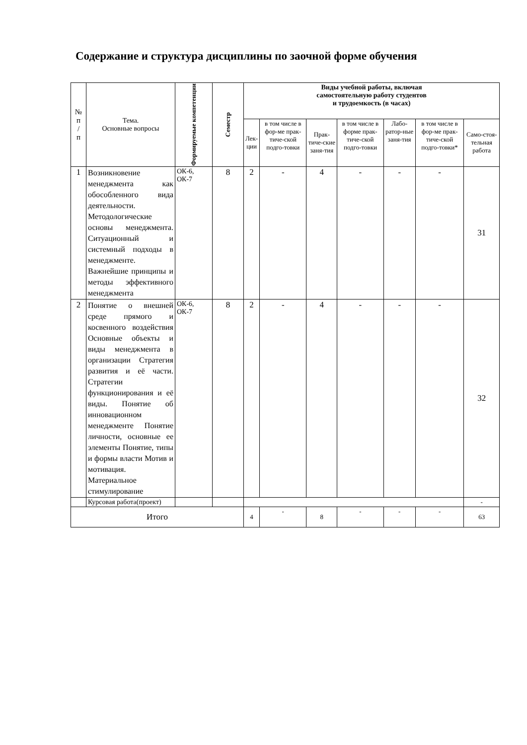Содержание и структура дисциплины по заочной форме обучения
| № п / п | Тема. Основные вопросы | Формируемые компетенции | Семестр | Виды учебной работы, включая самостоятельную работу студентов и трудоемкость (в часах) | | | | | | |
| --- | --- | --- | --- | --- | --- | --- | --- | --- | --- | --- |
| | | | | Лек- ции | в том числе в фор-ме прак-тиче-ской подго-товки | Прак-тиче-ские заня-тия | в том числе в форме прак-тиче-ской подго-товки | Лабо-ратор-ные заня-тия | в том числе в фор-ме прак-тиче-ской подго-товки* | Само-стоя-тельная работа |
| 1 | Возникновение менеджмента как обособленного вида деятельности. Методологические основы менеджмента. Ситуационный и системный подходы в менеджменте. Важнейшие принципы и методы эффективного менеджмента | ОК-6, ОК-7 | 8 | 2 | - | 4 | - | - | - | 31 |
| 2 | Понятие о внешней среде прямого и косвенного воздействия Основные объекты и виды менеджмента в организации Стратегия развития и её части. Стратегии функционирования и её виды. Понятие об инновационном менеджменте Понятие личности, основные ее элементы Понятие, типы и формы власти Мотив и мотивация. Материальное стимулирование | ОК-6, ОК-7 | 8 | 2 | - | 4 | - | - | - | 32 |
| | Курсовая работа(проект) | | | | | | | | | - |
| Итого | | | | 4 | - | 8 | - | - | - | 63 |